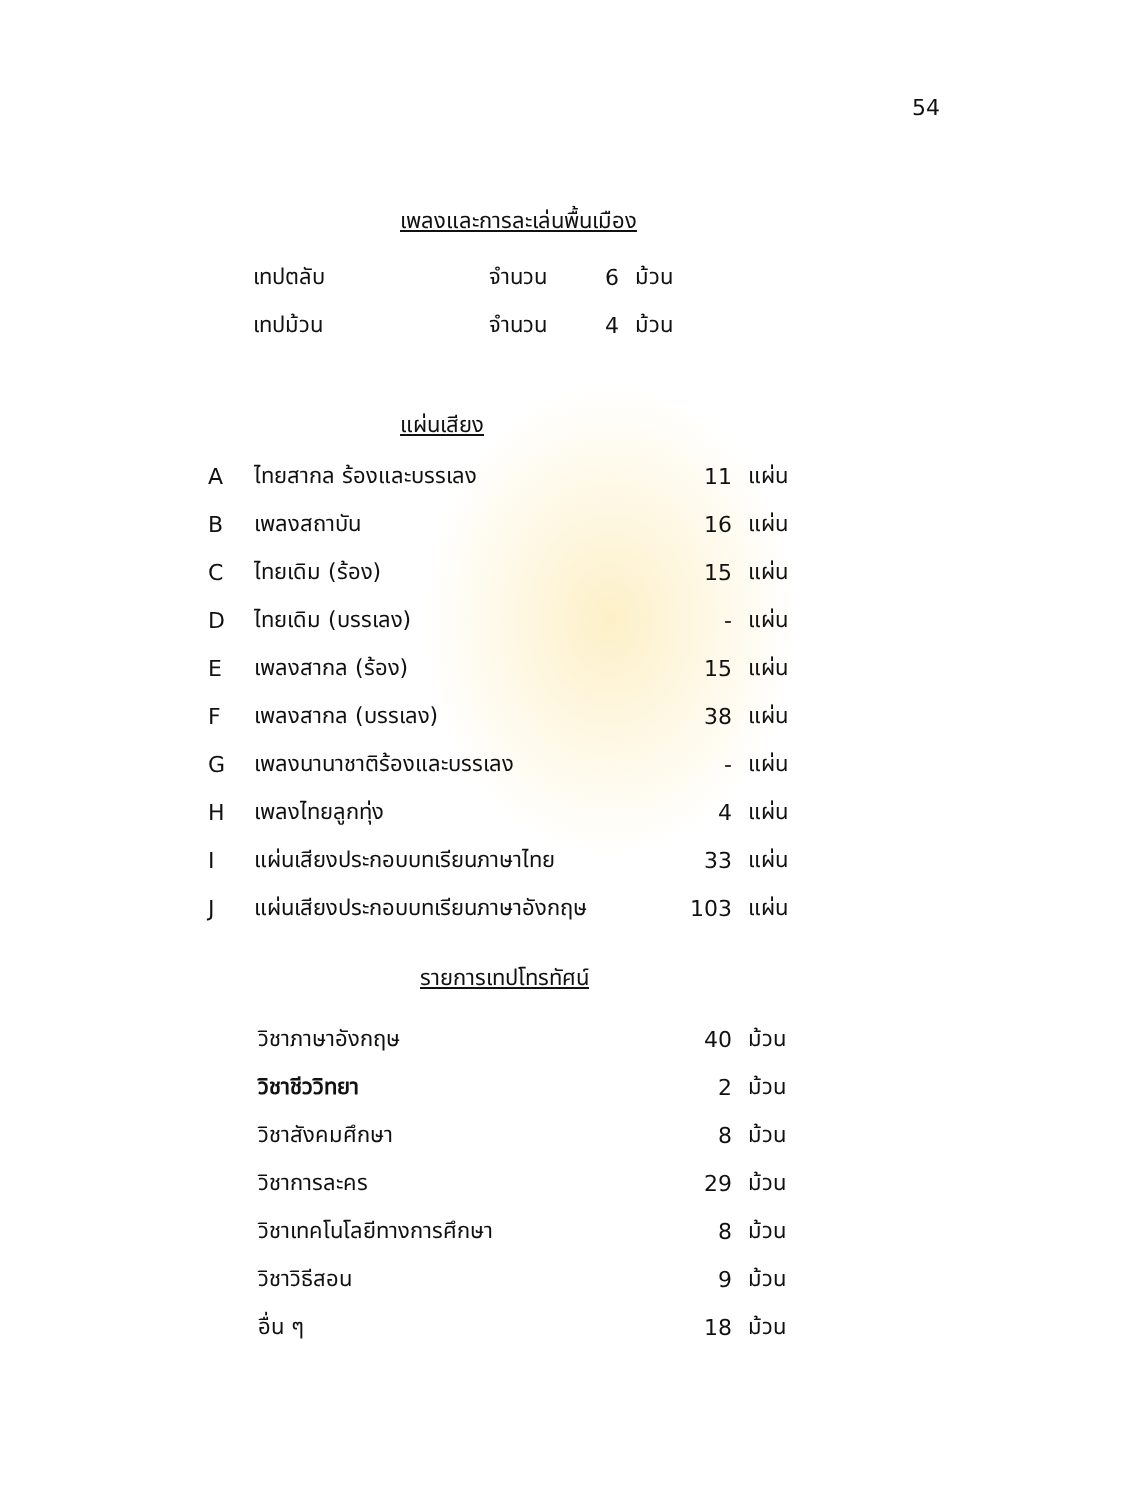54
เพลงและการละเล่นพื้นเมือง
| เทปตลับ | จำนวน | 6 | ม้วน |
| เทปม้วน | จำนวน | 4 | ม้วน |
แผ่นเสียง
| A | ไทยสากล ร้องและบรรเลง | 11 | แผ่น |
| B | เพลงสถาบัน | 16 | แผ่น |
| C | ไทยเดิม (ร้อง) | 15 | แผ่น |
| D | ไทยเดิม (บรรเลง) | - | แผ่น |
| E | เพลงสากล (ร้อง) | 15 | แผ่น |
| F | เพลงสากล (บรรเลง) | 38 | แผ่น |
| G | เพลงนานาชาติร้องและบรรเลง | - | แผ่น |
| H | เพลงไทยลูกทุ่ง | 4 | แผ่น |
| I | แผ่นเสียงประกอบบทเรียนภาษาไทย | 33 | แผ่น |
| J | แผ่นเสียงประกอบบทเรียนภาษาอังกฤษ | 103 | แผ่น |
รายการเทปโทรทัศน์
| วิชาภาษาอังกฤษ | 40 | ม้วน |
| วิชาชีววิทยา | 2 | ม้วน |
| วิชาสังคมศึกษา | 8 | ม้วน |
| วิชาการละคร | 29 | ม้วน |
| วิชาเทคโนโลยีทางการศึกษา | 8 | ม้วน |
| วิชาวิธีสอน | 9 | ม้วน |
| อื่น ๆ | 18 | ม้วน |